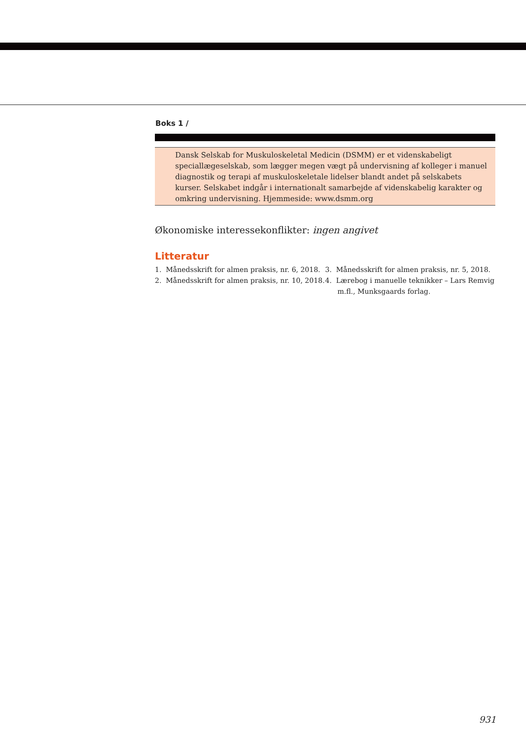Boks 1 /
Dansk Selskab for Muskuloskeletal Medicin (DSMM) er et videnskabeligt speciallægeselskab, som lægger megen vægt på undervisning af kolleger i manuel diagnostik og terapi af muskuloskeletale lidelser blandt andet på selskabets kurser. Selskabet indgår i internationalt samarbejde af videnskabelig karakter og omkring undervisning. Hjemmeside: www.dsmm.org
Økonomiske interessekonflikter: ingen angivet
Litteratur
1. Månedsskrift for almen praksis, nr. 6, 2018.
2. Månedsskrift for almen praksis, nr. 10, 2018.
3. Månedsskrift for almen praksis, nr. 5, 2018.
4. Lærebog i manuelle teknikker – Lars Remvig m.fl., Munksgaards forlag.
931